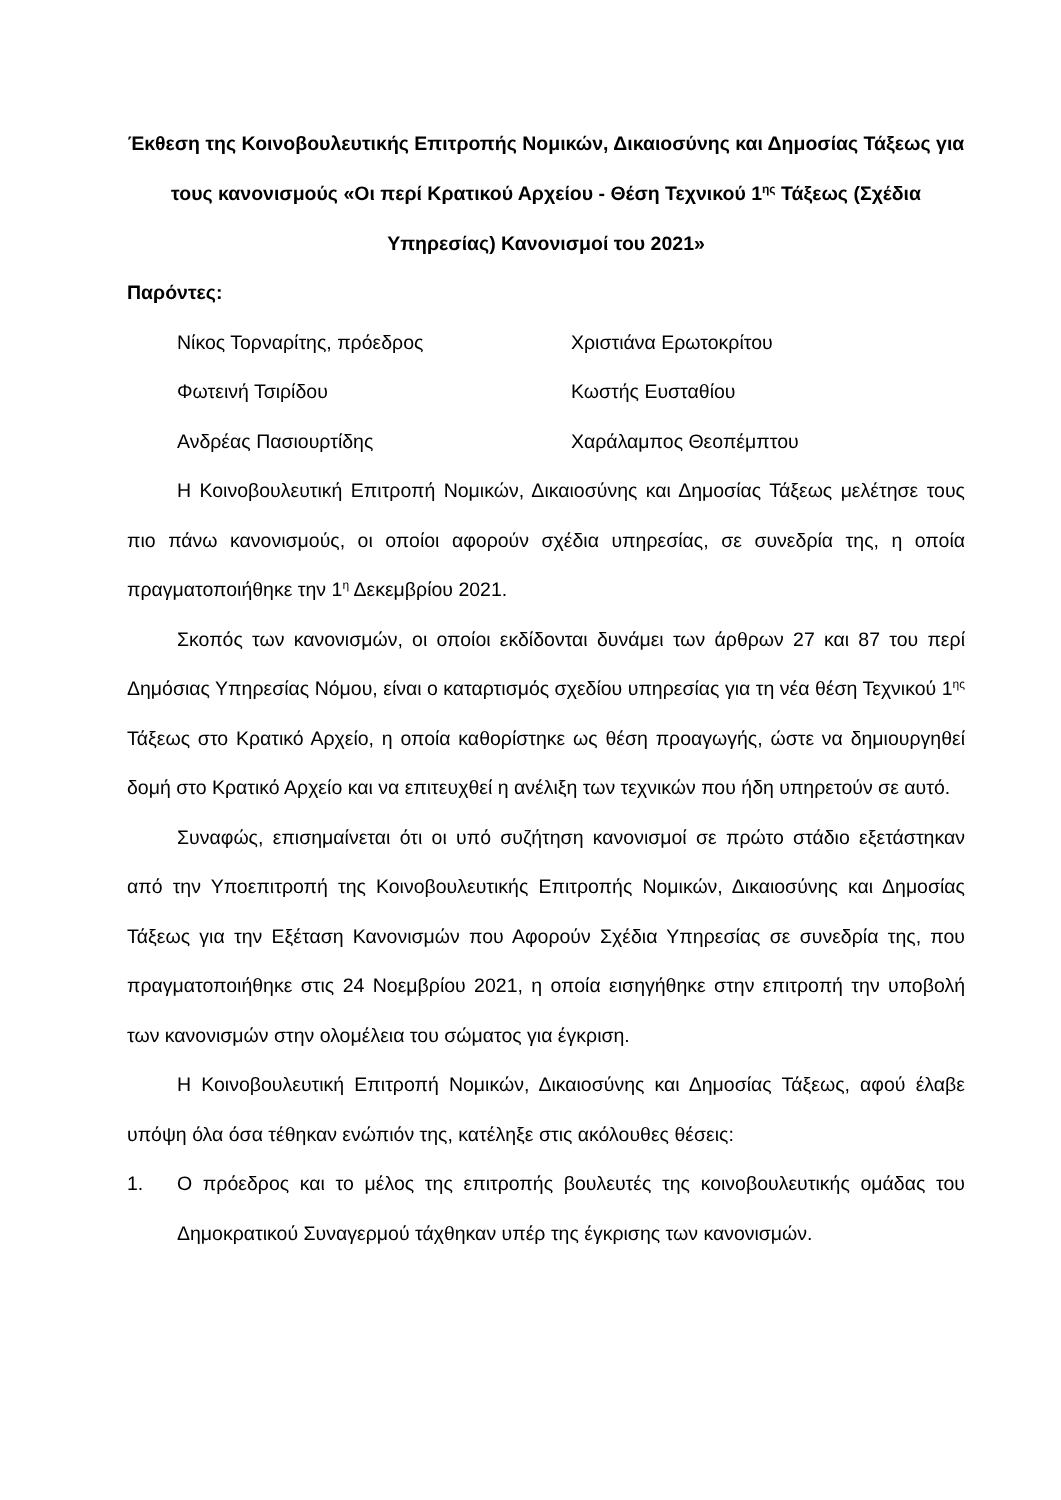Έκθεση της Κοινοβουλευτικής Επιτροπής Νομικών, Δικαιοσύνης και Δημοσίας Τάξεως για τους κανονισμούς «Οι περί Κρατικού Αρχείου - Θέση Τεχνικού 1<sup>ης</sup> Τάξεως (Σχέδια Υπηρεσίας) Κανονισμοί του 2021»
Παρόντες:
Νίκος Τορναρίτης, πρόεδρος Χριστιάνα Ερωτοκρίτου
Φωτεινή Τσιρίδου Κωστής Ευσταθίου
Ανδρέας Πασιουρτίδης Χαράλαμπος Θεοπέμπτου
Η Κοινοβουλευτική Επιτροπή Νομικών, Δικαιοσύνης και Δημοσίας Τάξεως μελέτησε τους πιο πάνω κανονισμούς, οι οποίοι αφορούν σχέδια υπηρεσίας, σε συνεδρία της, η οποία πραγματοποιήθηκε την 1<sup>η</sup> Δεκεμβρίου 2021.
Σκοπός των κανονισμών, οι οποίοι εκδίδονται δυνάμει των άρθρων 27 και 87 του περί Δημόσιας Υπηρεσίας Νόμου, είναι ο καταρτισμός σχεδίου υπηρεσίας για τη νέα θέση Τεχνικού 1<sup>ης</sup> Τάξεως στο Κρατικό Αρχείο, η οποία καθορίστηκε ως θέση προαγωγής, ώστε να δημιουργηθεί δομή στο Κρατικό Αρχείο και να επιτευχθεί η ανέλιξη των τεχνικών που ήδη υπηρετούν σε αυτό.
Συναφώς, επισημαίνεται ότι οι υπό συζήτηση κανονισμοί σε πρώτο στάδιο εξετάστηκαν από την Υποεπιτροπή της Κοινοβουλευτικής Επιτροπής Νομικών, Δικαιοσύνης και Δημοσίας Τάξεως για την Εξέταση Κανονισμών που Αφορούν Σχέδια Υπηρεσίας σε συνεδρία της, που πραγματοποιήθηκε στις 24 Νοεμβρίου 2021, η οποία εισηγήθηκε στην επιτροπή την υποβολή των κανονισμών στην ολομέλεια του σώματος για έγκριση.
Η Κοινοβουλευτική Επιτροπή Νομικών, Δικαιοσύνης και Δημοσίας Τάξεως, αφού έλαβε υπόψη όλα όσα τέθηκαν ενώπιόν της, κατέληξε στις ακόλουθες θέσεις:
1. Ο πρόεδρος και το μέλος της επιτροπής βουλευτές της κοινοβουλευτικής ομάδας του Δημοκρατικού Συναγερμού τάχθηκαν υπέρ της έγκρισης των κανονισμών.